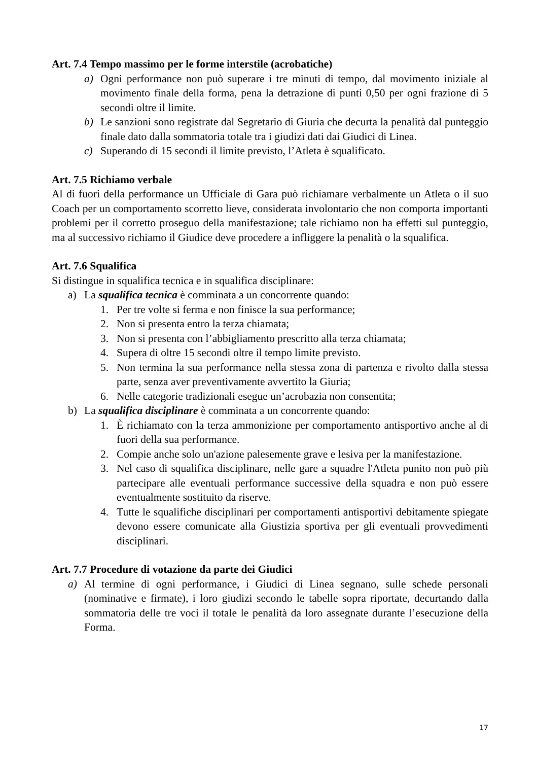Art. 7.4 Tempo massimo per le forme interstile (acrobatiche)
a) Ogni performance non può superare i tre minuti di tempo, dal movimento iniziale al movimento finale della forma, pena la detrazione di punti 0,50 per ogni frazione di 5 secondi oltre il limite.
b) Le sanzioni sono registrate dal Segretario di Giuria che decurta la penalità dal punteggio finale dato dalla sommatoria totale tra i giudizi dati dai Giudici di Linea.
c) Superando di 15 secondi il limite previsto, l’Atleta è squalificato.
Art. 7.5 Richiamo verbale
Al di fuori della performance un Ufficiale di Gara può richiamare verbalmente un Atleta o il suo Coach per un comportamento scorretto lieve, considerata involontario che non comporta importanti problemi per il corretto proseguo della manifestazione; tale richiamo non ha effetti sul punteggio, ma al successivo richiamo il Giudice deve procedere a infliggere la penalità o la squalifica.
Art. 7.6 Squalifica
Si distingue in squalifica tecnica e in squalifica disciplinare:
a) La squalifica tecnica è comminata a un concorrente quando:
1. Per tre volte si ferma e non finisce la sua performance;
2. Non si presenta entro la terza chiamata;
3. Non si presenta con l’abbigliamento prescritto alla terza chiamata;
4. Supera di oltre 15 secondi oltre il tempo limite previsto.
5. Non termina la sua performance nella stessa zona di partenza e rivolto dalla stessa parte, senza aver preventivamente avvertito la Giuria;
6. Nelle categorie tradizionali esegue un’acrobazia non consentita;
b) La squalifica disciplinare è comminata a un concorrente quando:
1. È richiamato con la terza ammonizione per comportamento antisportivo anche al di fuori della sua performance.
2. Compie anche solo un'azione palesemente grave e lesiva per la manifestazione.
3. Nel caso di squalifica disciplinare, nelle gare a squadre l'Atleta punito non può più partecipare alle eventuali performance successive della squadra e non può essere eventualmente sostituito da riserve.
4. Tutte le squalifiche disciplinari per comportamenti antisportivi debitamente spiegate devono essere comunicate alla Giustizia sportiva per gli eventuali provvedimenti disciplinari.
Art. 7.7 Procedure di votazione da parte dei Giudici
a) Al termine di ogni performance, i Giudici di Linea segnano, sulle schede personali (nominative e firmate), i loro giudizi secondo le tabelle sopra riportate, decurtando dalla sommatoria delle tre voci il totale le penalità da loro assegnate durante l’esecuzione della Forma.
17